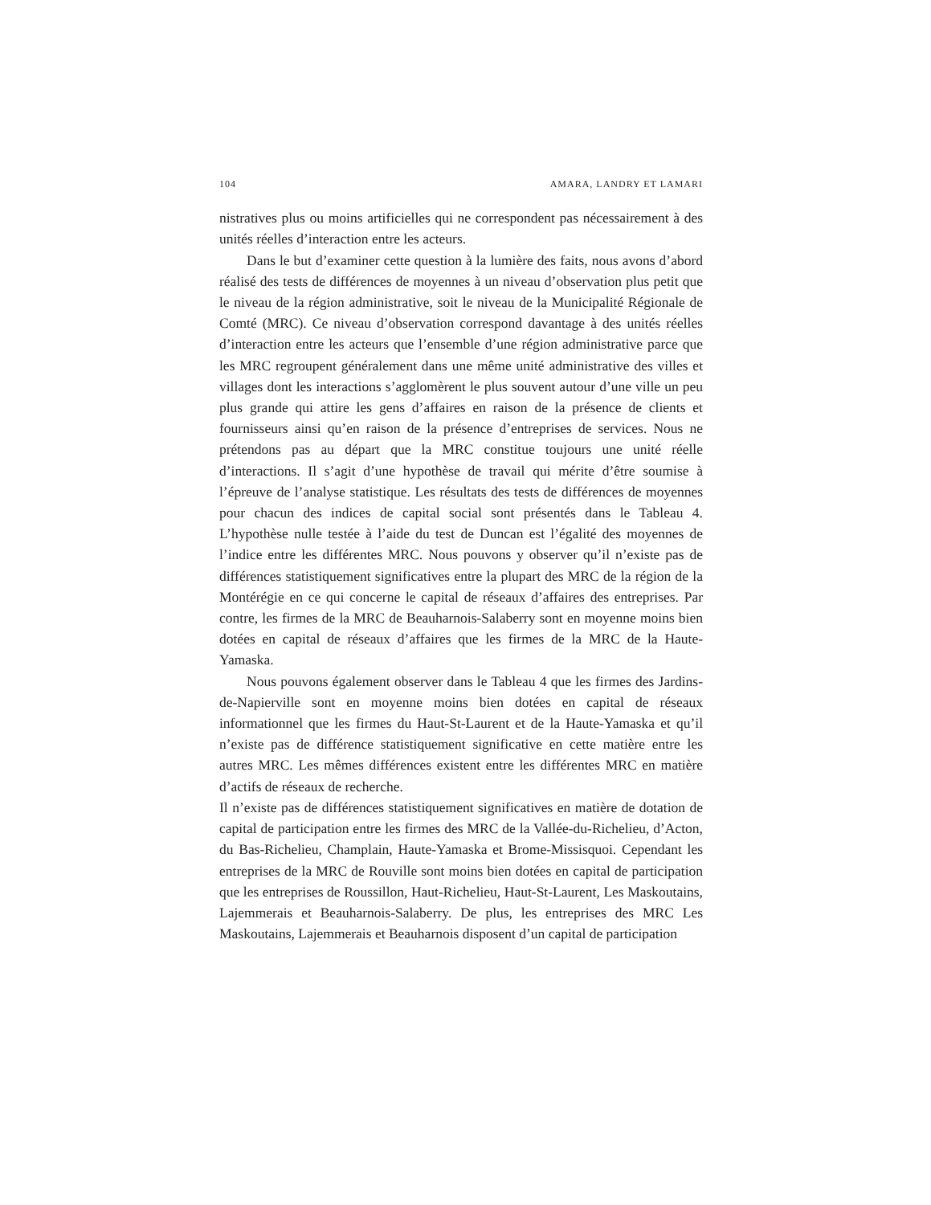104 AMARA, LANDRY ET LAMARI
nistratives plus ou moins artificielles qui ne correspondent pas nécessairement à des unités réelles d’interaction entre les acteurs.
Dans le but d’examiner cette question à la lumière des faits, nous avons d’abord réalisé des tests de différences de moyennes à un niveau d’observation plus petit que le niveau de la région administrative, soit le niveau de la Municipalité Régionale de Comté (MRC). Ce niveau d’observation correspond davantage à des unités réelles d’interaction entre les acteurs que l’ensemble d’une région administrative parce que les MRC regroupent généralement dans une même unité administrative des villes et villages dont les interactions s’agglomèrent le plus souvent autour d’une ville un peu plus grande qui attire les gens d’affaires en raison de la présence de clients et fournisseurs ainsi qu’en raison de la présence d’entreprises de services. Nous ne prétendons pas au départ que la MRC constitue toujours une unité réelle d’interactions. Il s’agit d’une hypothèse de travail qui mérite d’être soumise à l’épreuve de l’analyse statistique. Les résultats des tests de différences de moyennes pour chacun des indices de capital social sont présentés dans le Tableau 4. L’hypothèse nulle testée à l’aide du test de Duncan est l’égalité des moyennes de l’indice entre les différentes MRC. Nous pouvons y observer qu’il n’existe pas de différences statistiquement significatives entre la plupart des MRC de la région de la Montérégie en ce qui concerne le capital de réseaux d’affaires des entreprises. Par contre, les firmes de la MRC de Beauharnois-Salaberry sont en moyenne moins bien dotées en capital de réseaux d’affaires que les firmes de la MRC de la Haute-Yamaska.
Nous pouvons également observer dans le Tableau 4 que les firmes des Jardins-de-Napierville sont en moyenne moins bien dotées en capital de réseaux informationnel que les firmes du Haut-St-Laurent et de la Haute-Yamaska et qu’il n’existe pas de différence statistiquement significative en cette matière entre les autres MRC. Les mêmes différences existent entre les différentes MRC en matière d’actifs de réseaux de recherche.
Il n’existe pas de différences statistiquement significatives en matière de dotation de capital de participation entre les firmes des MRC de la Vallée-du-Richelieu, d’Acton, du Bas-Richelieu, Champlain, Haute-Yamaska et Brome-Missisquoi. Cependant les entreprises de la MRC de Rouville sont moins bien dotées en capital de participation que les entreprises de Roussillon, Haut-Richelieu, Haut-St-Laurent, Les Maskoutains, Lajemmerais et Beauharnois-Salaberry. De plus, les entreprises des MRC Les Maskoutains, Lajemmerais et Beauharnois disposent d’un capital de participation